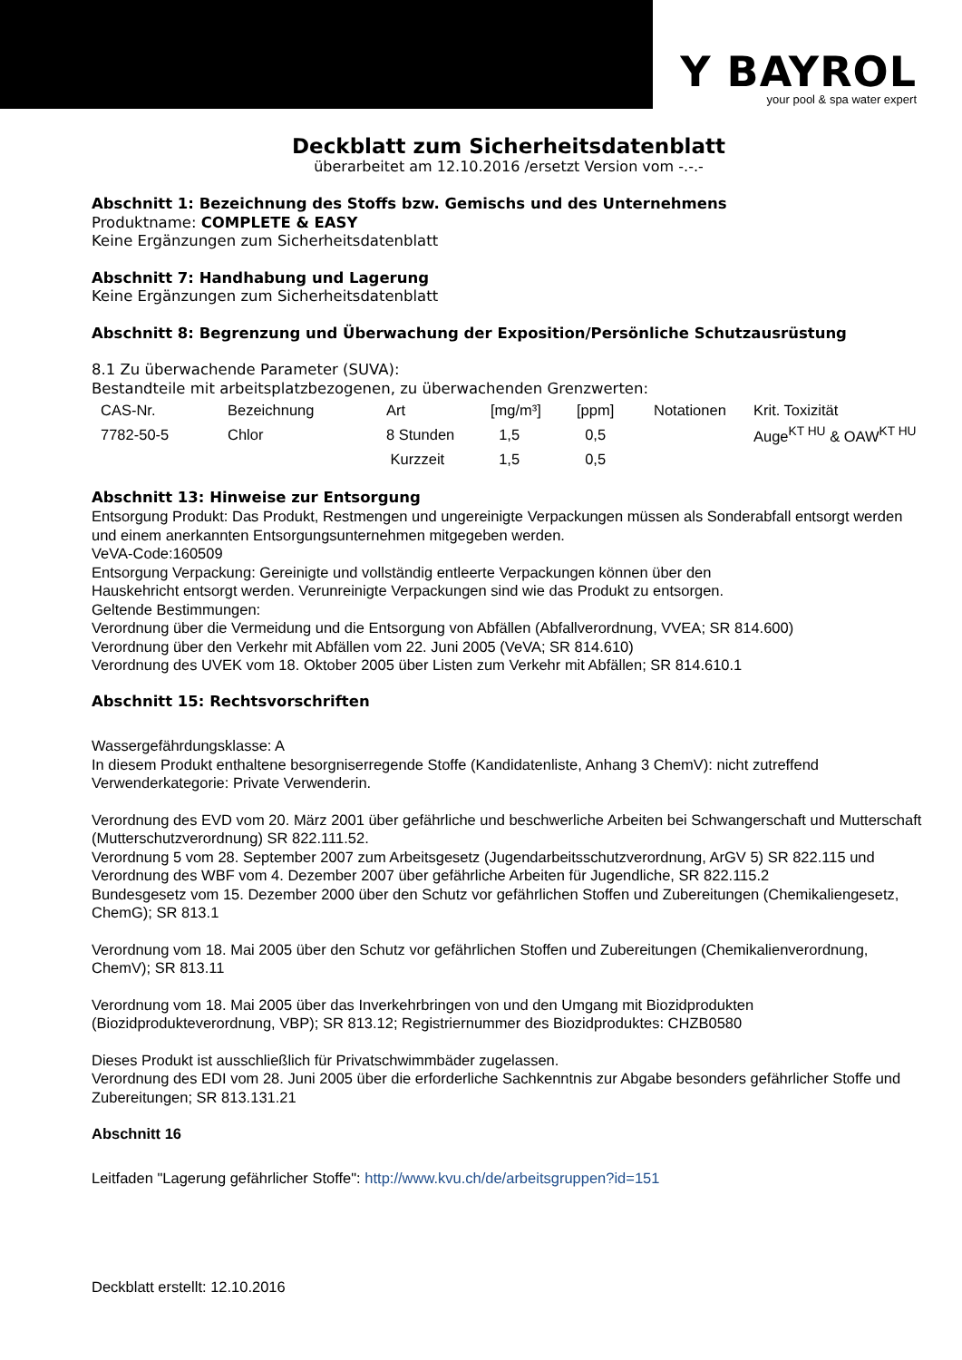Y BAYROL
your pool & spa water expert
Deckblatt zum Sicherheitsdatenblatt
überarbeitet am 12.10.2016 /ersetzt Version vom -.-.-
Abschnitt 1: Bezeichnung des Stoffs bzw. Gemischs und des Unternehmens
Produktname: COMPLETE & EASY
Keine Ergänzungen zum Sicherheitsdatenblatt
Abschnitt 7: Handhabung und Lagerung
Keine Ergänzungen zum Sicherheitsdatenblatt
Abschnitt 8: Begrenzung und Überwachung der Exposition/Persönliche Schutzausrüstung
8.1 Zu überwachende Parameter (SUVA):
Bestandteile mit arbeitsplatzbezogenen, zu überwachenden Grenzwerten:
| CAS-Nr. | Bezeichnung | Art | [mg/m³] | [ppm] | Notationen | Krit. Toxizität |
| --- | --- | --- | --- | --- | --- | --- |
| 7782-50-5 | Chlor | 8 Stunden | 1,5 | 0,5 | | Auge<sup>KT HU</sup> & OAW<sup>KT HU</sup> |
| | | Kurzzeit | 1,5 | 0,5 | | |
Abschnitt 13: Hinweise zur Entsorgung
Entsorgung Produkt: Das Produkt, Restmengen und ungereinigte Verpackungen müssen als Sonderabfall entsorgt werden und einem anerkannten Entsorgungsunternehmen mitgegeben werden.
VeVA-Code:160509
Entsorgung Verpackung: Gereinigte und vollständig entleerte Verpackungen können über den
Hauskehricht entsorgt werden. Verunreinigte Verpackungen sind wie das Produkt zu entsorgen.
Geltende Bestimmungen:
Verordnung über die Vermeidung und die Entsorgung von Abfällen (Abfallverordnung, VVEA; SR 814.600)
Verordnung über den Verkehr mit Abfällen vom 22. Juni 2005 (VeVA; SR 814.610)
Verordnung des UVEK vom 18. Oktober 2005 über Listen zum Verkehr mit Abfällen; SR 814.610.1
Abschnitt 15: Rechtsvorschriften
Wassergefährdungsklasse: A
In diesem Produkt enthaltene besorgniserregende Stoffe (Kandidatenliste, Anhang 3 ChemV): nicht zutreffend
Verwenderkategorie: Private Verwenderin.
Verordnung des EVD vom 20. März 2001 über gefährliche und beschwerliche Arbeiten bei Schwangerschaft und Mutterschaft (Mutterschutzverordnung) SR 822.111.52.
Verordnung 5 vom 28. September 2007 zum Arbeitsgesetz (Jugendarbeitsschutzverordnung, ArGV 5) SR 822.115 und Verordnung des WBF vom 4. Dezember 2007 über gefährliche Arbeiten für Jugendliche, SR 822.115.2
Bundesgesetz vom 15. Dezember 2000 über den Schutz vor gefährlichen Stoffen und Zubereitungen (Chemikaliengesetz, ChemG); SR 813.1
Verordnung vom 18. Mai 2005 über den Schutz vor gefährlichen Stoffen und Zubereitungen (Chemikalienverordnung, ChemV); SR 813.11
Verordnung vom 18. Mai 2005 über das Inverkehrbringen von und den Umgang mit Biozidprodukten (Biozidprodukteverordnung, VBP); SR 813.12; Registriernummer des Biozidproduktes: CHZB0580
Dieses Produkt ist ausschließlich für Privatschwimmbäder zugelassen.
Verordnung des EDI vom 28. Juni 2005 über die erforderliche Sachkenntnis zur Abgabe besonders gefährlicher Stoffe und Zubereitungen; SR 813.131.21
Abschnitt 16
Leitfaden "Lagerung gefährlicher Stoffe": http://www.kvu.ch/de/arbeitsgruppen?id=151
Deckblatt erstellt: 12.10.2016